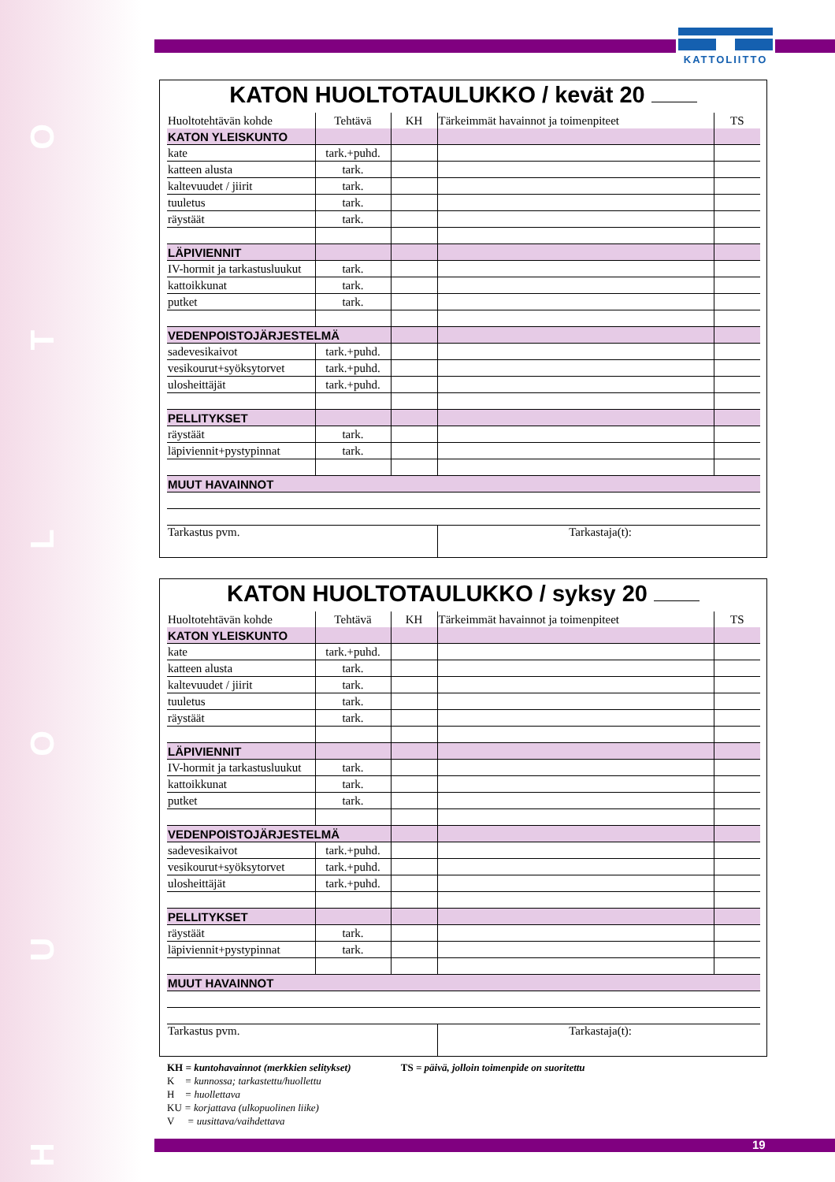HUOLTO
KATTOLIITTO
KATON HUOLTOTAULUKKO / kevät 20
| Huoltotehtävän kohde | Tehtävä | KH | Tärkeimmät havainnot ja toimenpiteet | TS |
| --- | --- | --- | --- | --- |
| KATON YLEISKUNTO | | | | |
| kate | tark.+puhd. | | | |
| katteen alusta | tark. | | | |
| kaltevuudet / jiirit | tark. | | | |
| tuuletus | tark. | | | |
| räystäät | tark. | | | |
| LÄPIVIENNIT | | | | |
| IV-hormit ja tarkastusluukut | tark. | | | |
| kattoikkunat | tark. | | | |
| putket | tark. | | | |
| VEDENPOISTOJÄRJESTELMÄ | | | | |
| sadevesikaivot | tark.+puhd. | | | |
| vesikourut+syöksytorvet | tark.+puhd. | | | |
| ulosheittäjät | tark.+puhd. | | | |
| PELLITYKSET | | | | |
| räystäät | tark. | | | |
| läpiviennit+pystypinnat | tark. | | | |
| MUUT HAVAINNOT | | | | |
| Tarkastus pvm. | | | Tarkastaja(t): | |
KATON HUOLTOTAULUKKO / syksy 20
| Huoltotehtävän kohde | Tehtävä | KH | Tärkeimmät havainnot ja toimenpiteet | TS |
| --- | --- | --- | --- | --- |
| KATON YLEISKUNTO | | | | |
| kate | tark.+puhd. | | | |
| katteen alusta | tark. | | | |
| kaltevuudet / jiirit | tark. | | | |
| tuuletus | tark. | | | |
| räystäät | tark. | | | |
| LÄPIVIENNIT | | | | |
| IV-hormit ja tarkastusluukut | tark. | | | |
| kattoikkunat | tark. | | | |
| putket | tark. | | | |
| VEDENPOISTOJÄRJESTELMÄ | | | | |
| sadevesikaivot | tark.+puhd. | | | |
| vesikourut+syöksytorvet | tark.+puhd. | | | |
| ulosheittäjät | tark.+puhd. | | | |
| PELLITYKSET | | | | |
| räystäät | tark. | | | |
| läpiviennit+pystypinnat | tark. | | | |
| MUUT HAVAINNOT | | | | |
| Tarkastus pvm. | | | Tarkastaja(t): | |
KH = kuntohavainnot (merkkien selitykset) TS = päivä, jolloin toimenpide on suoritettu
K = kunnossa; tarkastettu/huollettu
H = huollettava
KU = korjattava (ulkopuolinen liike)
V = uusittava/vaihdettava
19